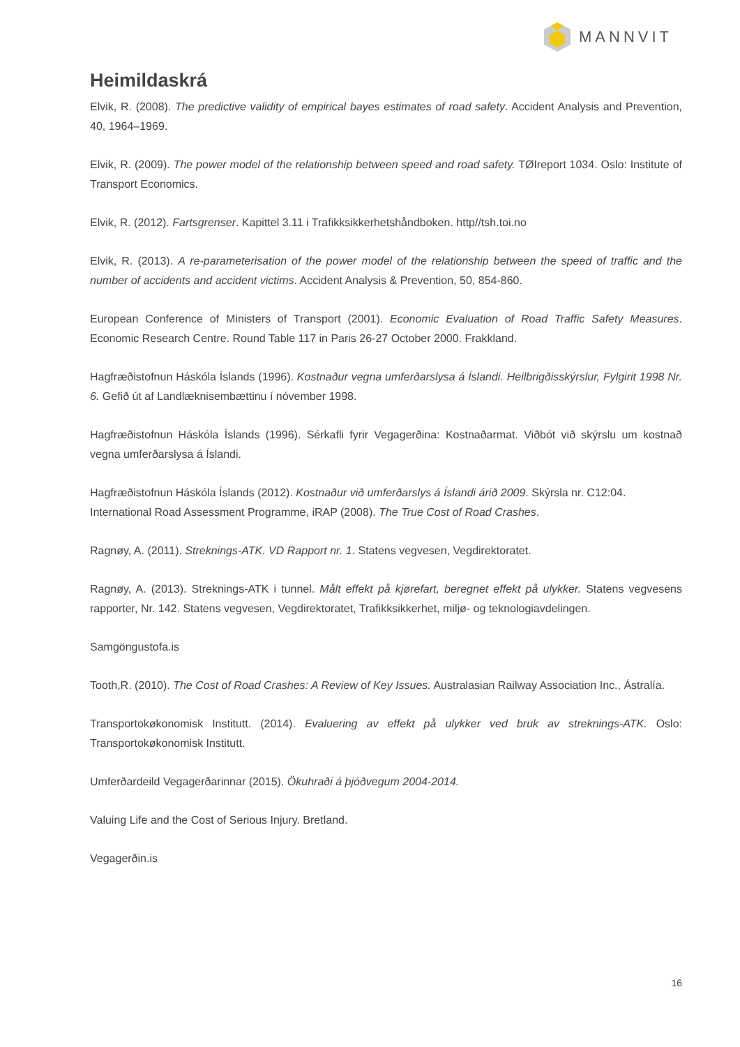MANNVIT
Heimildaskrá
Elvik, R. (2008). The predictive validity of empirical bayes estimates of road safety. Accident Analysis and Prevention, 40, 1964–1969.
Elvik, R. (2009). The power model of the relationship between speed and road safety. TØIreport 1034. Oslo: Institute of Transport Economics.
Elvik, R. (2012). Fartsgrenser. Kapittel 3.11 i Trafikksikkerhetshåndboken. http//tsh.toi.no
Elvik, R. (2013). A re-parameterisation of the power model of the relationship between the speed of traffic and the number of accidents and accident victims. Accident Analysis & Prevention, 50, 854-860.
European Conference of Ministers of Transport (2001). Economic Evaluation of Road Traffic Safety Measures. Economic Research Centre. Round Table 117 in Paris 26-27 October 2000. Frakkland.
Hagfræðistofnun Háskóla Íslands (1996). Kostnaður vegna umferðarslysa á Íslandi. Heilbrigðisskýrslur, Fylgirit 1998 Nr. 6. Gefið út af Landlæknisembættinu í nóvember 1998.
Hagfræðistofnun Háskóla Íslands (1996). Sérkafli fyrir Vegagerðina: Kostnaðarmat. Viðbót við skýrslu um kostnað vegna umferðarslysa á Íslandi.
Hagfræðistofnun Háskóla Íslands (2012). Kostnaður við umferðarslys á Íslandi árið 2009. Skýrsla nr. C12:04.
International Road Assessment Programme, iRAP (2008). The True Cost of Road Crashes.
Ragnøy, A. (2011). Streknings-ATK. VD Rapport nr. 1. Statens vegvesen, Vegdirektoratet.
Ragnøy, A. (2013). Streknings-ATK i tunnel. Målt effekt på kjørefart, beregnet effekt på ulykker. Statens vegvesens rapporter, Nr. 142. Statens vegvesen, Vegdirektoratet, Trafikksikkerhet, miljø- og teknologiavdelingen.
Samgöngustofa.is
Tooth,R. (2010). The Cost of Road Crashes: A Review of Key Issues. Australasian Railway Association Inc., Ástralía.
Transportokøkonomisk Institutt. (2014). Evaluering av effekt på ulykker ved bruk av streknings-ATK. Oslo: Transportokøkonomisk Institutt.
Umferðardeild Vegagerðarinnar (2015). Ökuhraði á þjóðvegum 2004-2014.
Valuing Life and the Cost of Serious Injury. Bretland.
Vegagerðin.is
16